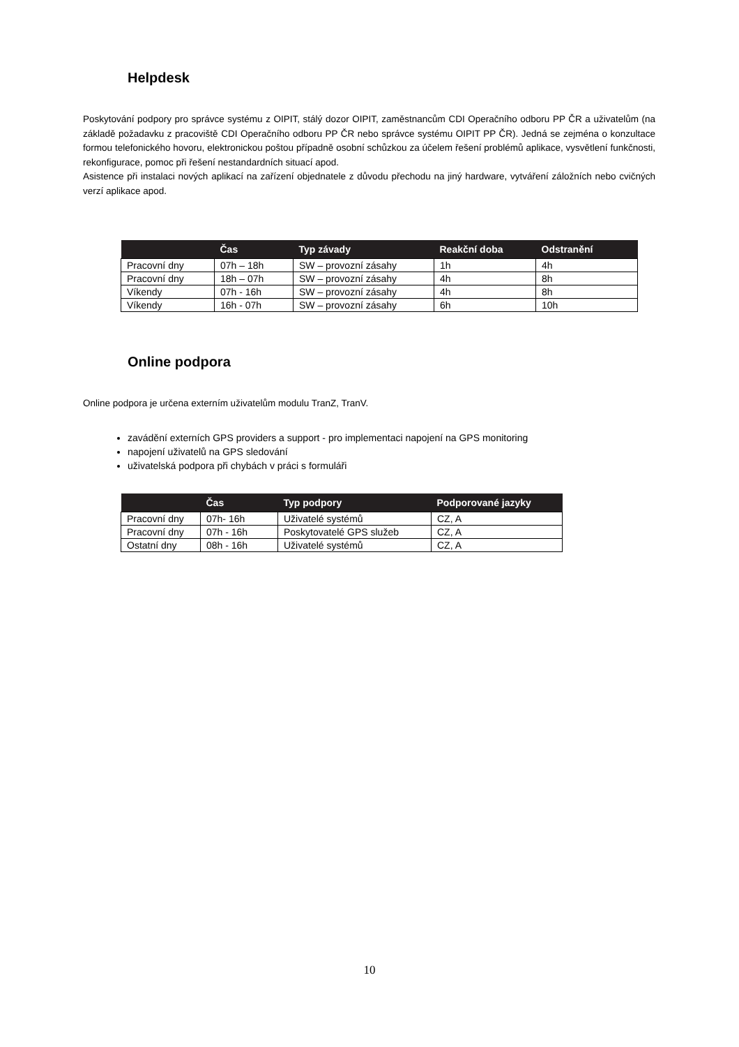Helpdesk
Poskytování podpory pro správce systému z OIPIT, stálý dozor OIPIT, zaměstnancům CDI Operačního odboru PP ČR a uživatelům (na základě požadavku z pracoviště CDI Operačního odboru PP ČR nebo správce systému OIPIT PP ČR). Jedná se zejména o konzultace formou telefonického hovoru, elektronickou poštou případně osobní schůzkou za účelem řešení problémů aplikace, vysvětlení funkčnosti, rekonfigurace, pomoc při řešení nestandardních situací apod.
Asistence při instalaci nových aplikací na zařízení objednatele z důvodu přechodu na jiný hardware, vytváření záložních nebo cvičných verzí aplikace apod.
| | Čas | Typ závady | Reakční doba | Odstranění |
| --- | --- | --- | --- | --- |
| Pracovní dny | 07h – 18h | SW – provozní zásahy | 1h | 4h |
| Pracovní dny | 18h – 07h | SW – provozní zásahy | 4h | 8h |
| Víkendy | 07h - 16h | SW – provozní zásahy | 4h | 8h |
| Víkendy | 16h - 07h | SW – provozní zásahy | 6h | 10h |
Online podpora
Online podpora je určena externím uživatelům modulu TranZ, TranV.
zavádění externích GPS providers a support - pro implementaci napojení na GPS monitoring
napojení uživatelů na GPS sledování
uživatelská podpora při chybách v práci s formuláři
| | Čas | Typ podpory | Podporované jazyky |
| --- | --- | --- | --- |
| Pracovní dny | 07h- 16h | Uživatelé systémů | CZ, A |
| Pracovní dny | 07h - 16h | Poskytovatelé GPS služeb | CZ, A |
| Ostatní dny | 08h - 16h | Uživatelé systémů | CZ, A |
10